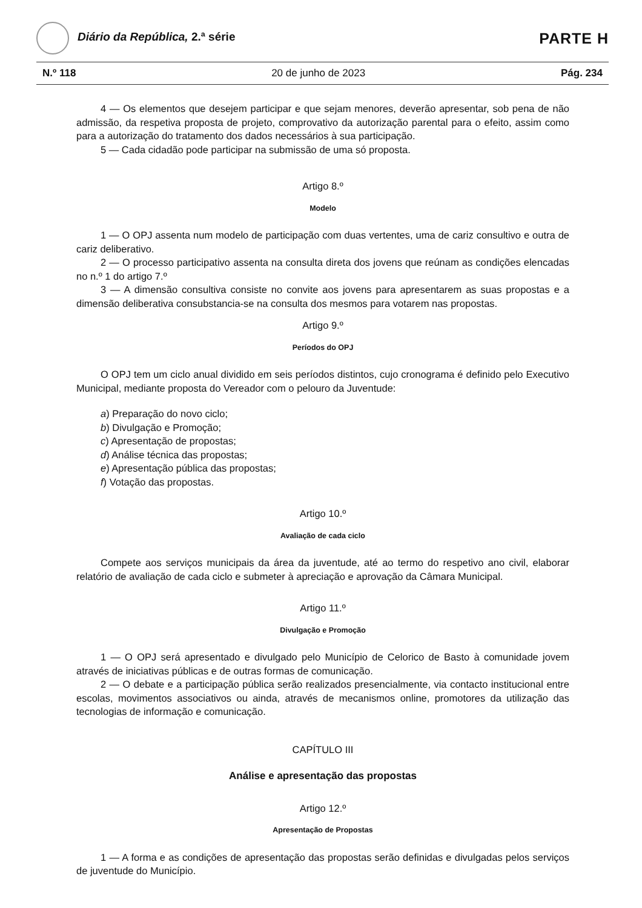Diário da República, 2.ª série
PARTE H
N.º 118 20 de junho de 2023 Pág. 234
4 — Os elementos que desejem participar e que sejam menores, deverão apresentar, sob pena de não admissão, da respetiva proposta de projeto, comprovativo da autorização parental para o efeito, assim como para a autorização do tratamento dos dados necessários à sua participação.
5 — Cada cidadão pode participar na submissão de uma só proposta.
Artigo 8.º
Modelo
1 — O OPJ assenta num modelo de participação com duas vertentes, uma de cariz consultivo e outra de cariz deliberativo.
2 — O processo participativo assenta na consulta direta dos jovens que reúnam as condições elencadas no n.º 1 do artigo 7.º
3 — A dimensão consultiva consiste no convite aos jovens para apresentarem as suas propostas e a dimensão deliberativa consubstancia-se na consulta dos mesmos para votarem nas propostas.
Artigo 9.º
Períodos do OPJ
O OPJ tem um ciclo anual dividido em seis períodos distintos, cujo cronograma é definido pelo Executivo Municipal, mediante proposta do Vereador com o pelouro da Juventude:
a) Preparação do novo ciclo;
b) Divulgação e Promoção;
c) Apresentação de propostas;
d) Análise técnica das propostas;
e) Apresentação pública das propostas;
f) Votação das propostas.
Artigo 10.º
Avaliação de cada ciclo
Compete aos serviços municipais da área da juventude, até ao termo do respetivo ano civil, elaborar relatório de avaliação de cada ciclo e submeter à apreciação e aprovação da Câmara Municipal.
Artigo 11.º
Divulgação e Promoção
1 — O OPJ será apresentado e divulgado pelo Município de Celorico de Basto à comunidade jovem através de iniciativas públicas e de outras formas de comunicação.
2 — O debate e a participação pública serão realizados presencialmente, via contacto institucional entre escolas, movimentos associativos ou ainda, através de mecanismos online, promotores da utilização das tecnologias de informação e comunicação.
CAPÍTULO III
Análise e apresentação das propostas
Artigo 12.º
Apresentação de Propostas
1 — A forma e as condições de apresentação das propostas serão definidas e divulgadas pelos serviços de juventude do Município.